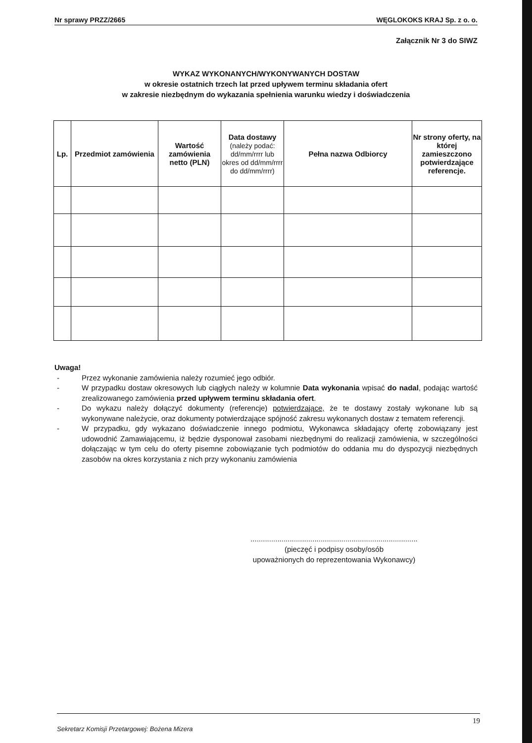Nr sprawy PRZZ/2665 WĘGLOKOKS KRAJ Sp. z o. o.
Załącznik Nr 3 do SIWZ
WYKAZ WYKONANYCH/WYKONYWANYCH DOSTAW
w okresie ostatnich trzech lat przed upływem terminu składania ofert
w zakresie niezbędnym do wykazania spełnienia warunku wiedzy i doświadczenia
| Lp. | Przedmiot zamówienia | Wartość zamówienia netto (PLN) | Data dostawy (należy podać: dd/mm/rrrr lub okres od dd/mm/rrrr do dd/mm/rrrr) | Pełna nazwa Odbiorcy | Nr strony oferty, na której zamieszczono potwierdzające referencje. |
| --- | --- | --- | --- | --- | --- |
Uwaga!
- Przez wykonanie zamówienia należy rozumieć jego odbiór.
- W przypadku dostaw okresowych lub ciągłych należy w kolumnie Data wykonania wpisać do nadal, podając wartość zrealizowanego zamówienia przed upływem terminu składania ofert.
- Do wykazu należy dołączyć dokumenty (referencje) potwierdzające, że te dostawy zostały wykonane lub są wykonywane należycie, oraz dokumenty potwierdzające spójność zakresu wykonanych dostaw z tematem referencji.
- W przypadku, gdy wykazano doświadczenie innego podmiotu, Wykonawca składający ofertę zobowiązany jest udowodnić Zamawiającemu, iż będzie dysponował zasobami niezbędnymi do realizacji zamówienia, w szczególności dołączając w tym celu do oferty pisemne zobowiązanie tych podmiotów do oddania mu do dyspozycji niezbędnych zasobów na okres korzystania z nich przy wykonaniu zamówienia
.................................................................................
(pieczęć i podpisy osoby/osób
upoważnionych do reprezentowania Wykonawcy)
19
Sekretarz Komisji Przetargowej: Bożena Mizera